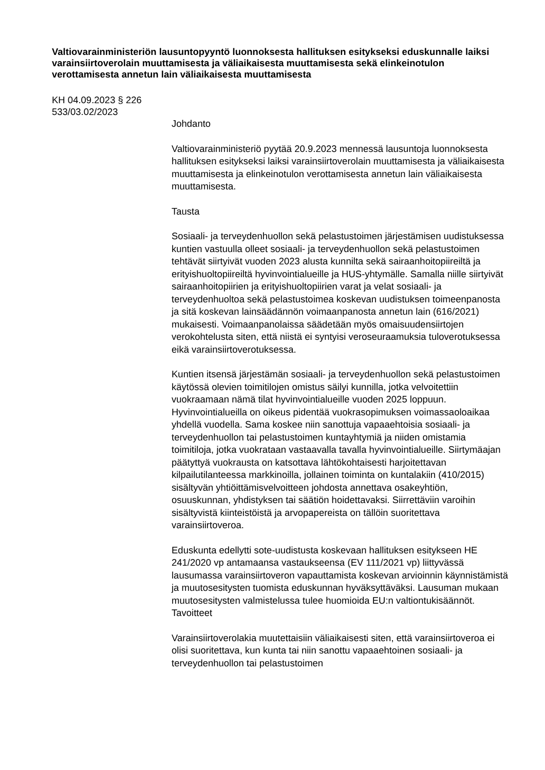Valtiovarainministeriön lausuntopyyntö luonnoksesta hallituksen esitykseksi eduskunnalle laiksi varainsiirtoverolain muuttamisesta ja väliaikaisesta muuttamisesta sekä elinkeinotulon verottamisesta annetun lain väliaikaisesta muuttamisesta
KH 04.09.2023 § 226
533/03.02/2023
Johdanto
Valtiovarainministeriö pyytää 20.9.2023 mennessä lausuntoja luonnoksesta hallituksen esitykseksi laiksi varainsiirtoverolain muuttamisesta ja väliaikaisesta muuttamisesta ja elinkeinotulon verottamisesta annetun lain väliaikaisesta muuttamisesta.
Tausta
Sosiaali- ja terveydenhuollon sekä pelastustoimen järjestämisen uudistuksessa kuntien vastuulla olleet sosiaali- ja terveydenhuollon sekä pelastustoimen tehtävät siirtyivät vuoden 2023 alusta kunnilta sekä sairaanhoitopiireiltä ja erityishuoltopiireiltä hyvinvointialueille ja HUS-yhtymälle. Samalla niille siirtyivät sairaanhoitopiirien ja erityishuoltopiirien varat ja velat sosiaali- ja terveydenhuoltoa sekä pelastustoimea koskevan uudistuksen toimeenpanosta ja sitä koskevan lainsäädännön voimaanpanosta annetun lain (616/2021) mukaisesti. Voimaanpanolaissa säädetään myös omaisuudensiirtojen verokohtelusta siten, että niistä ei syntyisi veroseuraamuksia tuloverotuksessa eikä varainsiirtoverotuksessa.
Kuntien itsensä järjestämän sosiaali- ja terveydenhuollon sekä pelastustoimen käytössä olevien toimitilojen omistus säilyi kunnilla, jotka velvoitettiin vuokraamaan nämä tilat hyvinvointialueille vuoden 2025 loppuun. Hyvinvointialueilla on oikeus pidentää vuokrasopimuksen voimassaoloaikaa yhdellä vuodella. Sama koskee niin sanottuja vapaaehtoisia sosiaali- ja terveydenhuollon tai pelastustoimen kuntayhtymiä ja niiden omistamia toimitiloja, jotka vuokrataan vastaavalla tavalla hyvinvointialueille. Siirtymäajan päätyttyä vuokrausta on katsottava lähtökohtaisesti harjoitettavan kilpailutilanteessa markkinoilla, jollainen toiminta on kuntalakiin (410/2015) sisältyvän yhtiöittämisvelvoitteen johdosta annettava osakeyhtiön, osuuskunnan, yhdistyksen tai säätiön hoidettavaksi. Siirrettäviin varoihin sisältyvistä kiinteistöistä ja arvopapereista on tällöin suoritettava varainsiirtoveroa.
Eduskunta edellytti sote-uudistusta koskevaan hallituksen esitykseen HE 241/2020 vp antamaansa vastaukseensa (EV 111/2021 vp) liittyvässä lausumassa varainsiirtoveron vapauttamista koskevan arvioinnin käynnistämistä ja muutosesitysten tuomista eduskunnan hyväksyttäväksi. Lausuman mukaan muutosesitysten valmistelussa tulee huomioida EU:n valtiontukisäännöt.
Tavoitteet
Varainsiirtoverolakia muutettaisiin väliaikaisesti siten, että varainsiirtoveroa ei olisi suoritettava, kun kunta tai niin sanottu vapaaehtoinen sosiaali- ja terveydenhuollon tai pelastustoimen